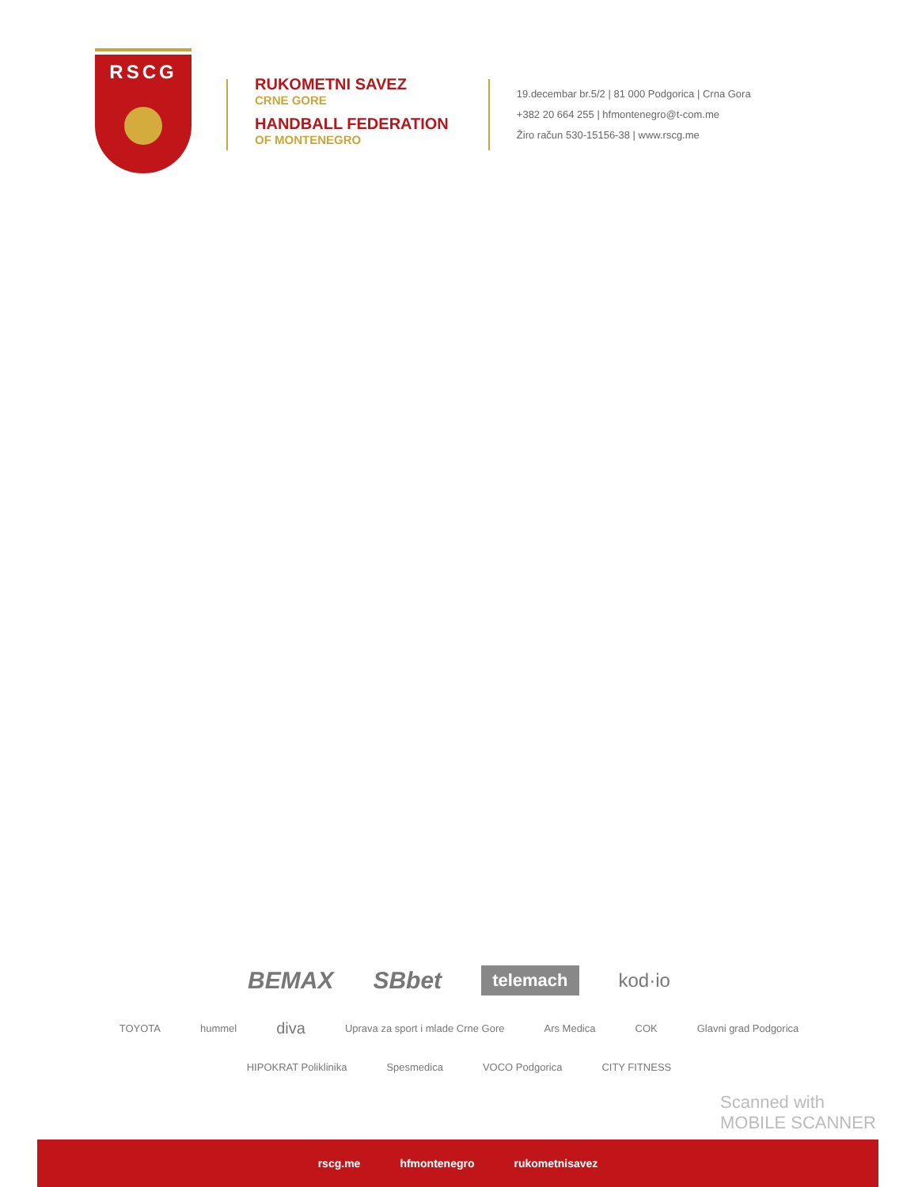RSCG
RUKOMETNI SAVEZ
CRNE GORE
HANDBALL FEDERATION
OF MONTENEGRO
19.decembar br.5/2 | 81 000 Podgorica | Crna Gora
+382 20 664 255 | hfmontenegro@t-com.me
Žiro račun 530-15156-38 | www.rscg.me
BEMAX SBbet telemach kod·io
TOYOTA hummel diva Uprava za sport i mlade Crne Gore Ars Medica COK Glavni grad Podgorica
HIPOKRAT Poliklinika Spesmedica VOCO Podgorica CITY FITNESS
Scanned with
MOBILE SCANNER
rscg.me hfmontenegro rukometnisavez